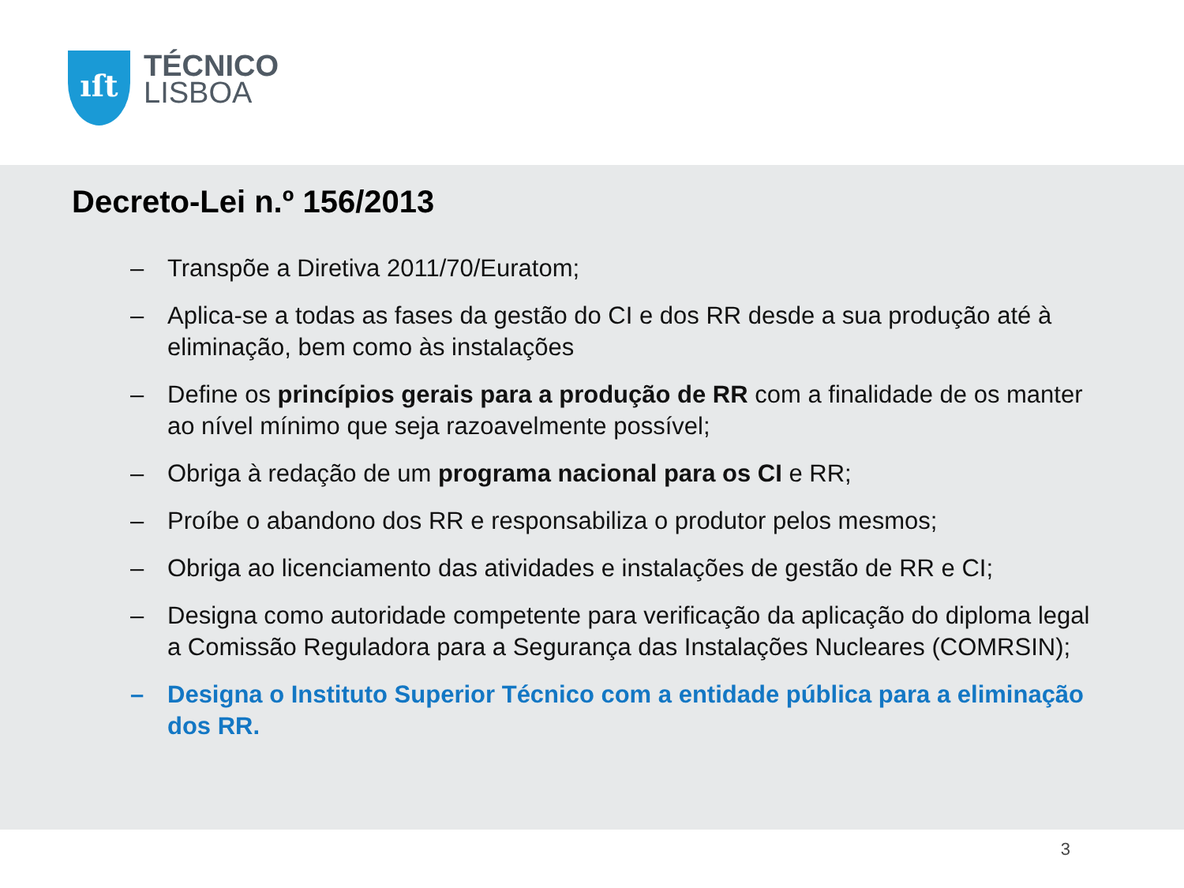ıſt
TÉCNICO
LISBOA
Decreto-Lei n.º 156/2013
– Transpõe a Diretiva 2011/70/Euratom;
– Aplica-se a todas as fases da gestão do CI e dos RR desde a sua produção até à eliminação, bem como às instalações
– Define os princípios gerais para a produção de RR com a finalidade de os manter ao nível mínimo que seja razoavelmente possível;
– Obriga à redação de um programa nacional para os CI e RR;
– Proíbe o abandono dos RR e responsabiliza o produtor pelos mesmos;
– Obriga ao licenciamento das atividades e instalações de gestão de RR e CI;
– Designa como autoridade competente para verificação da aplicação do diploma legal a Comissão Reguladora para a Segurança das Instalações Nucleares (COMRSIN);
– Designa o Instituto Superior Técnico com a entidade pública para a eliminação dos RR.
3